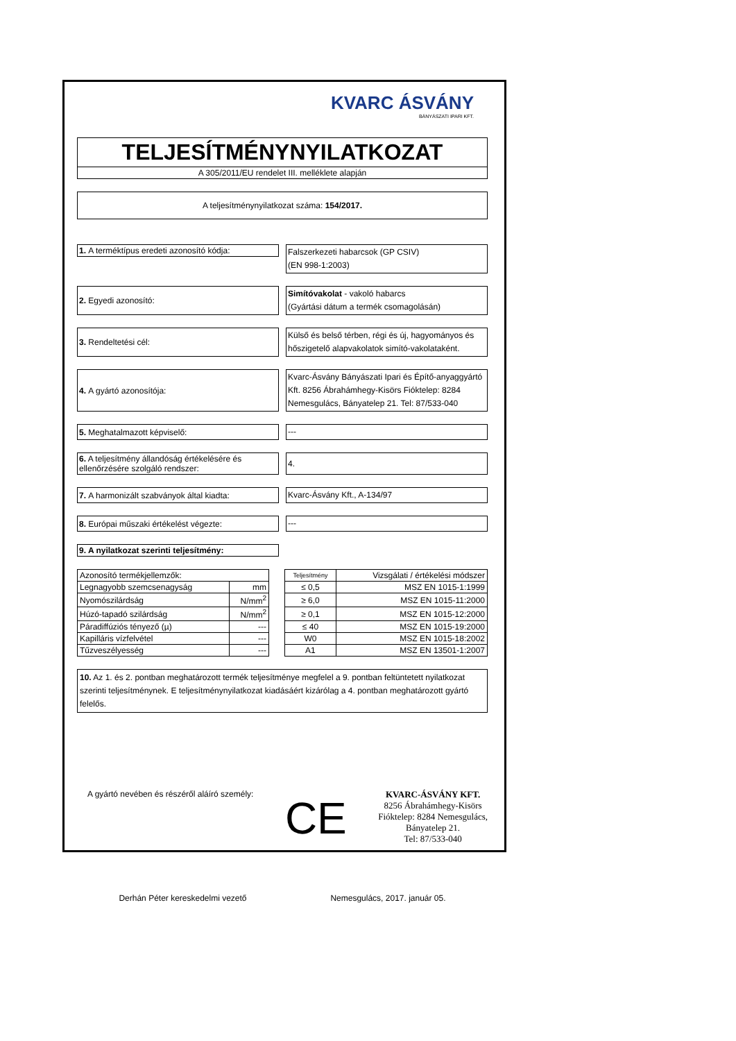KVARC ÁSVÁNY
BÁNYÁSZATI IPARI KFT.
TELJESÍTMÉNYNYILATKOZAT
A 305/2011/EU rendelet III. melléklete alapján
A teljesítménynyilatkozat száma: 154/2017.
1. A terméktípus eredeti azonosító kódja:
Falszerkezeti habarcsok (GP CSIV)
(EN 998-1:2003)
2. Egyedi azonosító:
Simítóvakolat - vakoló habarcs
(Gyártási dátum a termék csomagolásán)
3. Rendeltetési cél:
Külső és belső térben, régi és új, hagyományos és hőszigetelő alapvakolatok simító-vakolataként.
4. A gyártó azonosítója:
Kvarc-Ásvány Bányászati Ipari és Építő-anyaggyártó Kft. 8256 Ábrahámhegy-Kisörs Fióktelep: 8284 Nemesgulács, Bányatelep 21. Tel: 87/533-040
5. Meghatalmazott képviselő:
---
6. A teljesítmény állandóság értékelésére és ellenőrzésére szolgáló rendszer:
4.
7. A harmonizált szabványok által kiadta:
Kvarc-Ásvány Kft., A-134/97
8. Európai műszaki értékelést végezte:
---
9. A nyilatkozat szerinti teljesítmény:
| Azonosító termékjellemzők: | | | Teljesítmény | Vizsgálati / értékelési módszer |
| Legnagyobb szemcsenagyság | mm | | ≤ 0,5 | MSZ EN 1015-1:1999 |
| Nyomószilárdság | N/mm<sup>2</sup> | | ≥ 6,0 | MSZ EN 1015-11:2000 |
| Húzó-tapadó szilárdság | N/mm<sup>2</sup> | | ≥ 0,1 | MSZ EN 1015-12:2000 |
| Páradiffúziós tényező (µ) | --- | | ≤ 40 | MSZ EN 1015-19:2000 |
| Kapilláris vízfelvétel | --- | | W0 | MSZ EN 1015-18:2002 |
| Tűzveszélyesség | --- | | A1 | MSZ EN 13501-1:2007 |
10. Az 1. és 2. pontban meghatározott termék teljesítménye megfelel a 9. pontban feltüntetett nyilatkozat szerinti teljesítménynek. E teljesítménynyilatkozat kiadásáért kizárólag a 4. pontban meghatározott gyártó felelős.
A gyártó nevében és részéről aláíró személy:
CE
KVARC-ÁSVÁNY KFT.
8256 Ábrahámhegy-Kisörs
Fióktelep: 8284 Nemesgulács,
Bányatelep 21.
Tel: 87/533-040
Derhán Péter kereskedelmi vezető Nemesgulács, 2017. január 05.